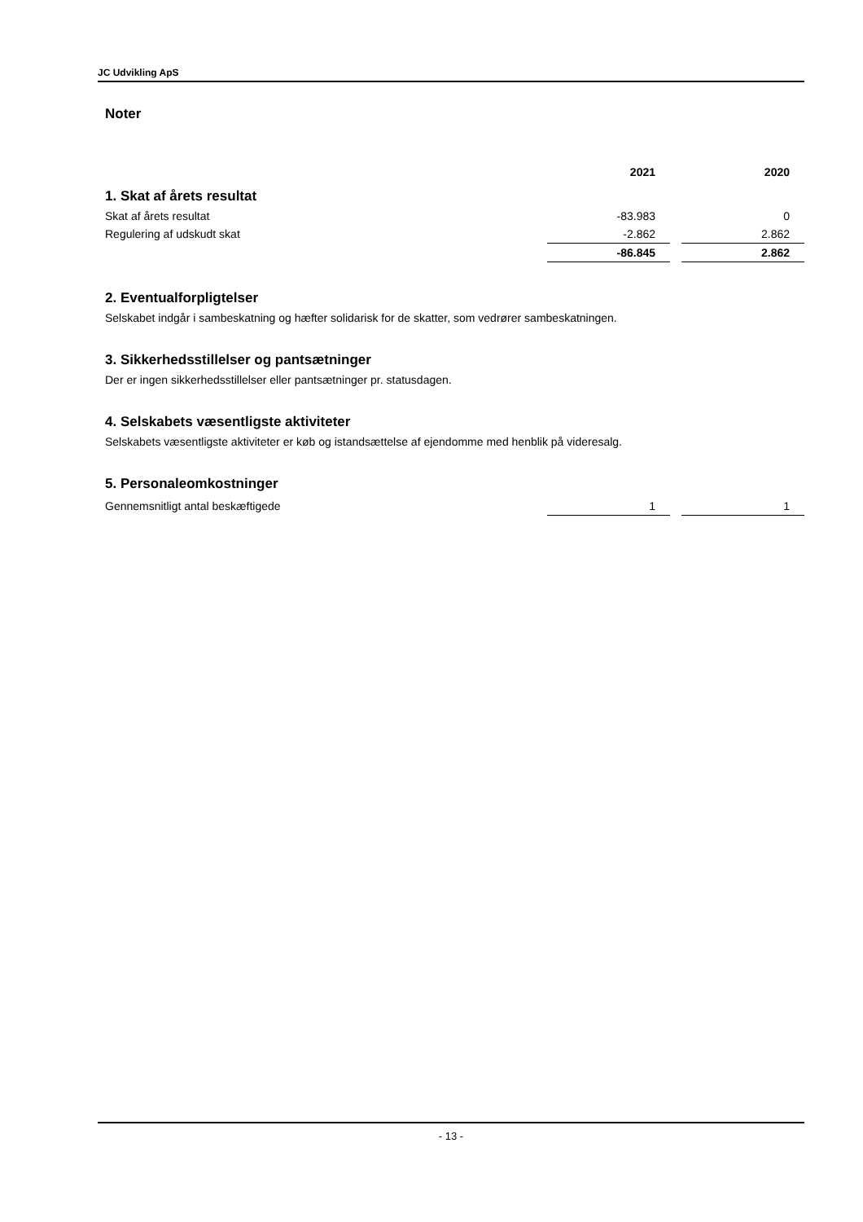JC Udvikling ApS
Noter
| | 2021 | | 2020 |
| --- | --- | --- | --- |
| 1. Skat af årets resultat | | | |
| Skat af årets resultat | -83.983 | | 0 |
| Regulering af udskudt skat | -2.862 | | 2.862 |
| | -86.845 | | 2.862 |
2. Eventualforpligtelser
Selskabet indgår i sambeskatning og hæfter solidarisk for de skatter, som vedrører sambeskatningen.
3. Sikkerhedsstillelser og pantsætninger
Der er ingen sikkerhedsstillelser eller pantsætninger pr. statusdagen.
4. Selskabets væsentligste aktiviteter
Selskabets væsentligste aktiviteter er køb og istandsættelse af ejendomme med henblik på videresalg.
5. Personaleomkostninger
| Gennemsnitligt antal beskæftigede | 1 | | 1 |
- 13 -